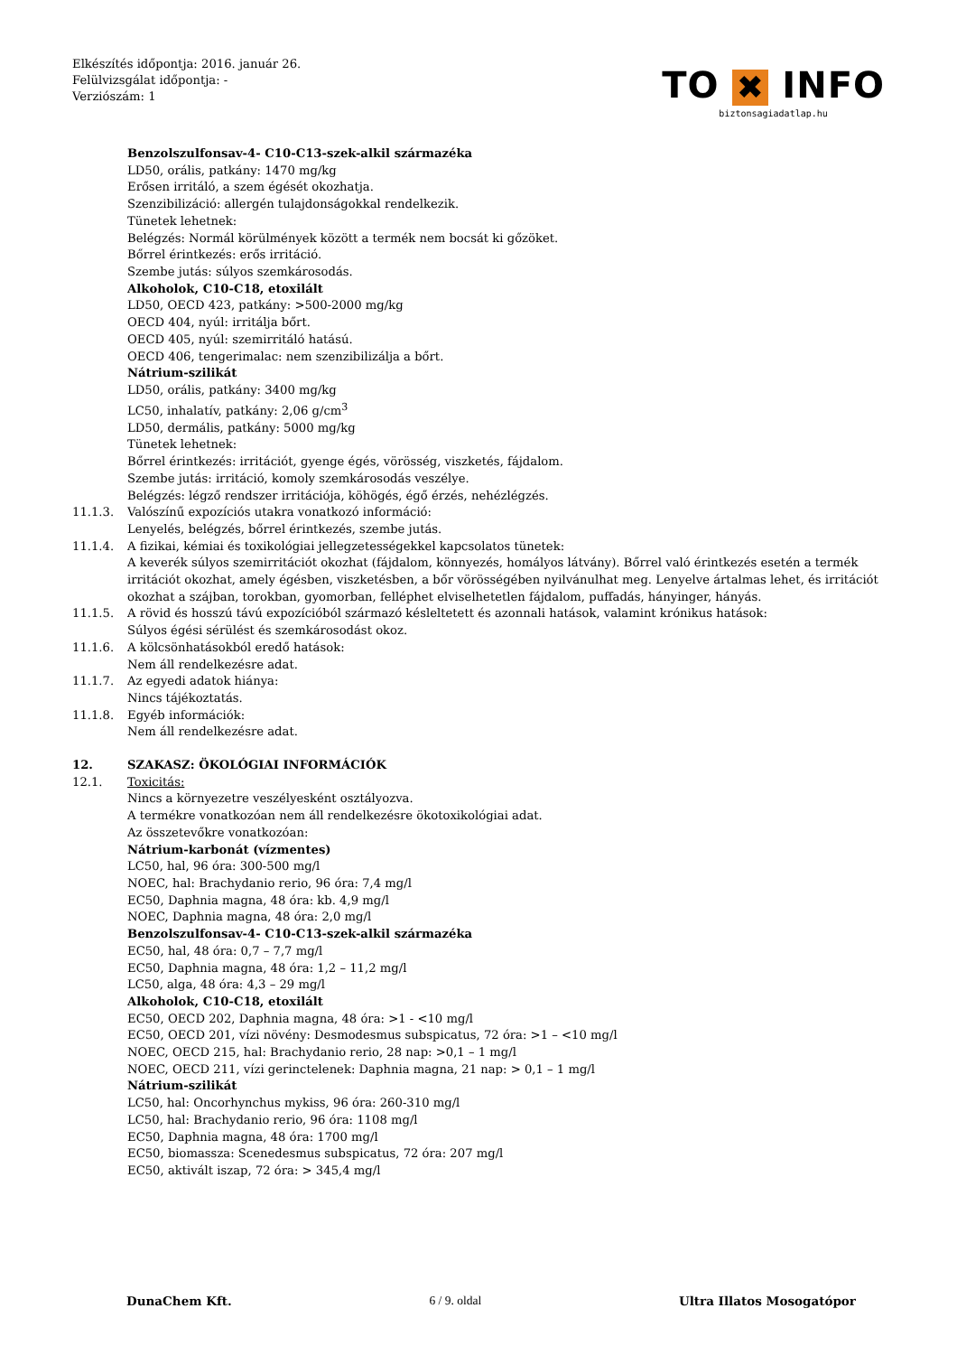Elkészítés időpontja: 2016. január 26.
Felülvizsgálat időpontja: -
Verziószám: 1
TO ✖ INFO
biztonsagiadatlap.hu
Benzolszulfonsav-4- C10-C13-szek-alkil származéka
LD50, orális, patkány: 1470 mg/kg
Erősen irritáló, a szem égését okozhatja.
Szenzibilizáció: allergén tulajdonságokkal rendelkezik.
Tünetek lehetnek:
Belégzés: Normál körülmények között a termék nem bocsát ki gőzöket.
Bőrrel érintkezés: erős irritáció.
Szembe jutás: súlyos szemkárosodás.
Alkoholok, C10-C18, etoxilált
LD50, OECD 423, patkány: >500-2000 mg/kg
OECD 404, nyúl: irritálja bőrt.
OECD 405, nyúl: szemirritáló hatású.
OECD 406, tengerimalac: nem szenzibilizálja a bőrt.
Nátrium-szilikát
LD50, orális, patkány: 3400 mg/kg
LC50, inhalatív, patkány: 2,06 g/cm<sup>3</sup>
LD50, dermális, patkány: 5000 mg/kg
Tünetek lehetnek:
Bőrrel érintkezés: irritációt, gyenge égés, vörösség, viszketés, fájdalom.
Szembe jutás: irritáció, komoly szemkárosodás veszélye.
Belégzés: légző rendszer irritációja, köhögés, égő érzés, nehézlégzés.
11.1.3. Valószínű expozíciós utakra vonatkozó információ:
Lenyelés, belégzés, bőrrel érintkezés, szembe jutás.
11.1.4. A fizikai, kémiai és toxikológiai jellegzetességekkel kapcsolatos tünetek:
A keverék súlyos szemirritációt okozhat (fájdalom, könnyezés, homályos látvány). Bőrrel való érintkezés esetén a termék irritációt okozhat, amely égésben, viszketésben, a bőr vörösségében nyilvánulhat meg. Lenyelve ártalmas lehet, és irritációt okozhat a szájban, torokban, gyomorban, felléphet elviselhetetlen fájdalom, puffadás, hányinger, hányás.
11.1.5. A rövid és hosszú távú expozícióból származó késleltetett és azonnali hatások, valamint krónikus hatások:
Súlyos égési sérülést és szemkárosodást okoz.
11.1.6. A kölcsönhatásokból eredő hatások:
Nem áll rendelkezésre adat.
11.1.7. Az egyedi adatok hiánya:
Nincs tájékoztatás.
11.1.8. Egyéb információk:
Nem áll rendelkezésre adat.
12. SZAKASZ: ÖKOLÓGIAI INFORMÁCIÓK
12.1. Toxicitás:
Nincs a környezetre veszélyesként osztályozva.
A termékre vonatkozóan nem áll rendelkezésre ökotoxikológiai adat.
Az összetevőkre vonatkozóan:
Nátrium-karbonát (vízmentes)
LC50, hal, 96 óra: 300-500 mg/l
NOEC, hal: Brachydanio rerio, 96 óra: 7,4 mg/l
EC50, Daphnia magna, 48 óra: kb. 4,9 mg/l
NOEC, Daphnia magna, 48 óra: 2,0 mg/l
Benzolszulfonsav-4- C10-C13-szek-alkil származéka
EC50, hal, 48 óra: 0,7 – 7,7 mg/l
EC50, Daphnia magna, 48 óra: 1,2 – 11,2 mg/l
LC50, alga, 48 óra: 4,3 – 29 mg/l
Alkoholok, C10-C18, etoxilált
EC50, OECD 202, Daphnia magna, 48 óra: >1 - <10 mg/l
EC50, OECD 201, vízi növény: Desmodesmus subspicatus, 72 óra: >1 – <10 mg/l
NOEC, OECD 215, hal: Brachydanio rerio, 28 nap: >0,1 – 1 mg/l
NOEC, OECD 211, vízi gerinctelenek: Daphnia magna, 21 nap: > 0,1 – 1 mg/l
Nátrium-szilikát
LC50, hal: Oncorhynchus mykiss, 96 óra: 260-310 mg/l
LC50, hal: Brachydanio rerio, 96 óra: 1108 mg/l
EC50, Daphnia magna, 48 óra: 1700 mg/l
EC50, biomassza: Scenedesmus subspicatus, 72 óra: 207 mg/l
EC50, aktivált iszap, 72 óra: > 345,4 mg/l
DunaChem Kft. 6 / 9. oldal Ultra Illatos Mosogatópor